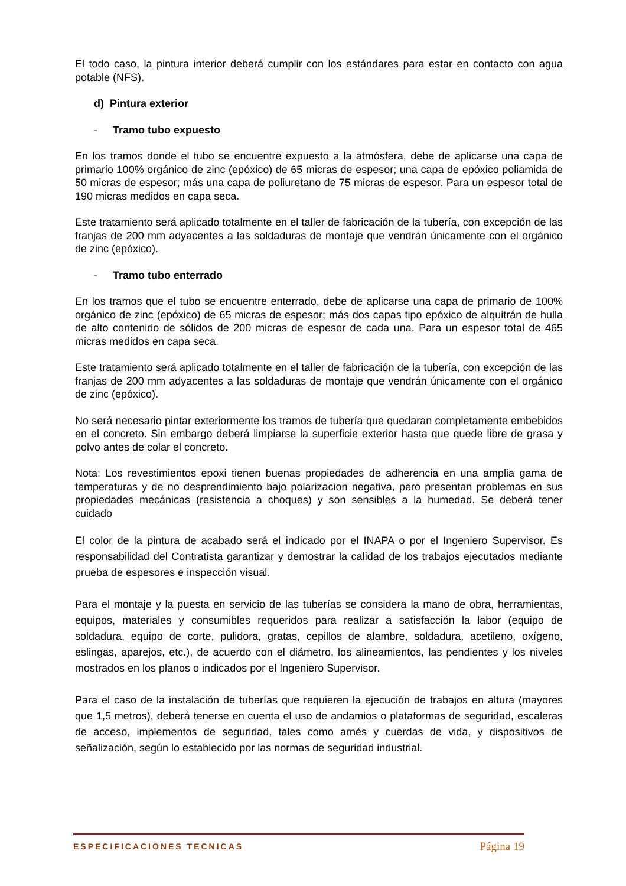El todo caso, la pintura interior deberá cumplir con los estándares para estar en contacto con agua potable (NFS).
d) Pintura exterior
- Tramo tubo expuesto
En los tramos donde el tubo se encuentre expuesto a la atmósfera, debe de aplicarse una capa de primario 100% orgánico de zinc (epóxico) de 65 micras de espesor; una capa de epóxico poliamida de 50 micras de espesor; más una capa de poliuretano de 75 micras de espesor. Para un espesor total de 190 micras medidos en capa seca.
Este tratamiento será aplicado totalmente en el taller de fabricación de la tubería, con excepción de las franjas de 200 mm adyacentes a las soldaduras de montaje que vendrán únicamente con el orgánico de zinc (epóxico).
- Tramo tubo enterrado
En los tramos que el tubo se encuentre enterrado, debe de aplicarse una capa de primario de 100% orgánico de zinc (epóxico) de 65 micras de espesor; más dos capas tipo epóxico de alquitrán de hulla de alto contenido de sólidos de 200 micras de espesor de cada una. Para un espesor total de 465 micras medidos en capa seca.
Este tratamiento será aplicado totalmente en el taller de fabricación de la tubería, con excepción de las franjas de 200 mm adyacentes a las soldaduras de montaje que vendrán únicamente con el orgánico de zinc (epóxico).
No será necesario pintar exteriormente los tramos de tubería que quedaran completamente embebidos en el concreto. Sin embargo deberá limpiarse la superficie exterior hasta que quede libre de grasa y polvo antes de colar el concreto.
Nota: Los revestimientos epoxi tienen buenas propiedades de adherencia en una amplia gama de temperaturas y de no desprendimiento bajo polarizacion negativa, pero presentan problemas en sus propiedades mecánicas (resistencia a choques) y son sensibles a la humedad. Se deberá tener cuidado
El color de la pintura de acabado será el indicado por el INAPA o por el Ingeniero Supervisor. Es responsabilidad del Contratista garantizar y demostrar la calidad de los trabajos ejecutados mediante prueba de espesores e inspección visual.
Para el montaje y la puesta en servicio de las tuberías se considera la mano de obra, herramientas, equipos, materiales y consumibles requeridos para realizar a satisfacción la labor (equipo de soldadura, equipo de corte, pulidora, gratas, cepillos de alambre, soldadura, acetileno, oxígeno, eslingas, aparejos, etc.), de acuerdo con el diámetro, los alineamientos, las pendientes y los niveles mostrados en los planos o indicados por el Ingeniero Supervisor.
Para el caso de la instalación de tuberías que requieren la ejecución de trabajos en altura (mayores que 1,5 metros), deberá tenerse en cuenta el uso de andamios o plataformas de seguridad, escaleras de acceso, implementos de seguridad, tales como arnés y cuerdas de vida, y dispositivos de señalización, según lo establecido por las normas de seguridad industrial.
ESPECIFICACIONES TECNICAS Página 19